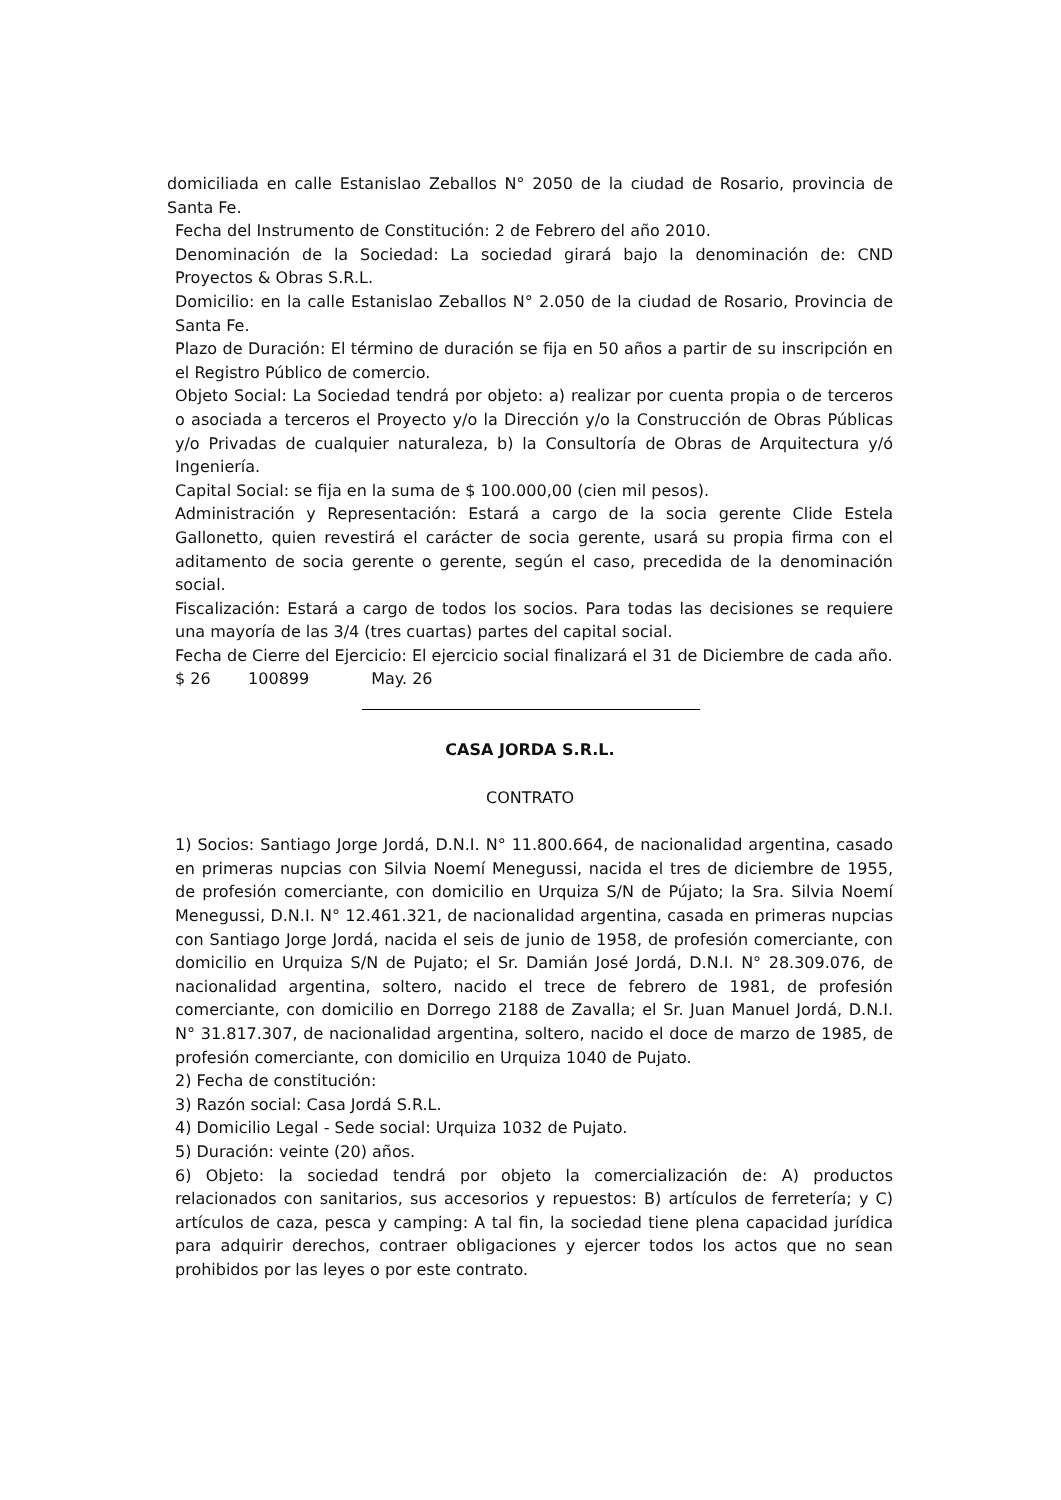domiciliada en calle Estanislao Zeballos N° 2050 de la ciudad de Rosario, provincia de Santa Fe.
Fecha del Instrumento de Constitución: 2 de Febrero del año 2010.
Denominación de la Sociedad: La sociedad girará bajo la denominación de: CND Proyectos & Obras S.R.L.
Domicilio: en la calle Estanislao Zeballos N° 2.050 de la ciudad de Rosario, Provincia de Santa Fe.
Plazo de Duración: El término de duración se fija en 50 años a partir de su inscripción en el Registro Público de comercio.
Objeto Social: La Sociedad tendrá por objeto: a) realizar por cuenta propia o de terceros o asociada a terceros el Proyecto y/o la Dirección y/o la Construcción de Obras Públicas y/o Privadas de cualquier naturaleza, b) la Consultoría de Obras de Arquitectura y/ó Ingeniería.
Capital Social: se fija en la suma de $ 100.000,00 (cien mil pesos).
Administración y Representación: Estará a cargo de la socia gerente Clide Estela Gallonetto, quien revestirá el carácter de socia gerente, usará su propia firma con el aditamento de socia gerente o gerente, según el caso, precedida de la denominación social.
Fiscalización: Estará a cargo de todos los socios. Para todas las decisiones se requiere una mayoría de las 3/4 (tres cuartas) partes del capital social.
Fecha de Cierre del Ejercicio: El ejercicio social finalizará el 31 de Diciembre de cada año.
$ 26 100899 May. 26
CASA JORDA S.R.L.
CONTRATO
1) Socios: Santiago Jorge Jordá, D.N.I. N° 11.800.664, de nacionalidad argentina, casado en primeras nupcias con Silvia Noemí Menegussi, nacida el tres de diciembre de 1955, de profesión comerciante, con domicilio en Urquiza S/N de Pújato; la Sra. Silvia Noemí Menegussi, D.N.I. N° 12.461.321, de nacionalidad argentina, casada en primeras nupcias con Santiago Jorge Jordá, nacida el seis de junio de 1958, de profesión comerciante, con domicilio en Urquiza S/N de Pujato; el Sr. Damián José Jordá, D.N.I. N° 28.309.076, de nacionalidad argentina, soltero, nacido el trece de febrero de 1981, de profesión comerciante, con domicilio en Dorrego 2188 de Zavalla; el Sr. Juan Manuel Jordá, D.N.I. N° 31.817.307, de nacionalidad argentina, soltero, nacido el doce de marzo de 1985, de profesión comerciante, con domicilio en Urquiza 1040 de Pujato.
2) Fecha de constitución:
3) Razón social: Casa Jordá S.R.L.
4) Domicilio Legal - Sede social: Urquiza 1032 de Pujato.
5) Duración: veinte (20) años.
6) Objeto: la sociedad tendrá por objeto la comercialización de: A) productos relacionados con sanitarios, sus accesorios y repuestos: B) artículos de ferretería; y C) artículos de caza, pesca y camping: A tal fin, la sociedad tiene plena capacidad jurídica para adquirir derechos, contraer obligaciones y ejercer todos los actos que no sean prohibidos por las leyes o por este contrato.